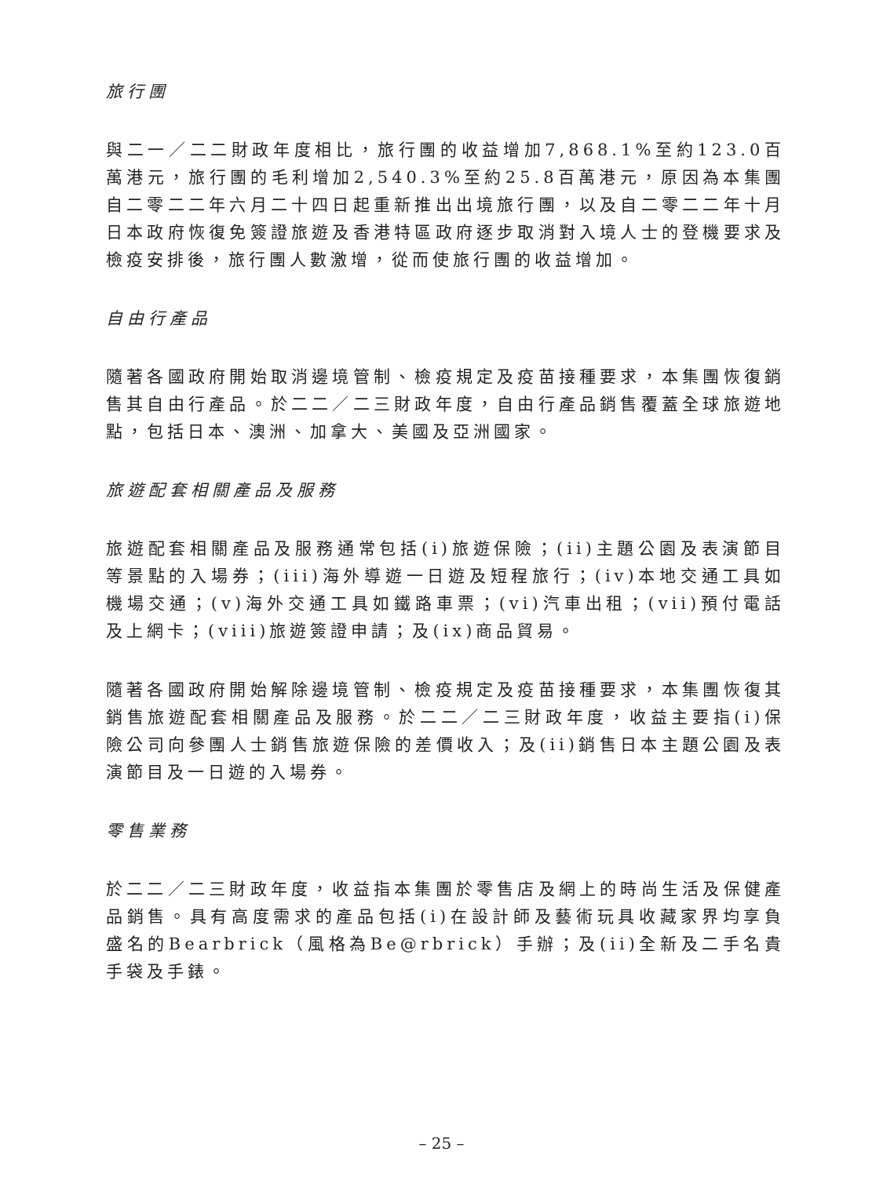旅行團
與二一／二二財政年度相比，旅行團的收益增加7,868.1%至約123.0百萬港元，旅行團的毛利增加2,540.3%至約25.8百萬港元，原因為本集團自二零二二年六月二十四日起重新推出出境旅行團，以及自二零二二年十月日本政府恢復免簽證旅遊及香港特區政府逐步取消對入境人士的登機要求及檢疫安排後，旅行團人數激增，從而使旅行團的收益增加。
自由行產品
隨著各國政府開始取消邊境管制、檢疫規定及疫苗接種要求，本集團恢復銷售其自由行產品。於二二／二三財政年度，自由行產品銷售覆蓋全球旅遊地點，包括日本、澳洲、加拿大、美國及亞洲國家。
旅遊配套相關產品及服務
旅遊配套相關產品及服務通常包括(i)旅遊保險；(ii)主題公園及表演節目等景點的入場券；(iii)海外導遊一日遊及短程旅行；(iv)本地交通工具如機場交通；(v)海外交通工具如鐵路車票；(vi)汽車出租；(vii)預付電話及上網卡；(viii)旅遊簽證申請；及(ix)商品貿易。
隨著各國政府開始解除邊境管制、檢疫規定及疫苗接種要求，本集團恢復其銷售旅遊配套相關產品及服務。於二二／二三財政年度，收益主要指(i)保險公司向參團人士銷售旅遊保險的差價收入；及(ii)銷售日本主題公園及表演節目及一日遊的入場券。
零售業務
於二二／二三財政年度，收益指本集團於零售店及網上的時尚生活及保健產品銷售。具有高度需求的產品包括(i)在設計師及藝術玩具收藏家界均享負盛名的Bearbrick（風格為Be@rbrick）手辦；及(ii)全新及二手名貴手袋及手錶。
– 25 –